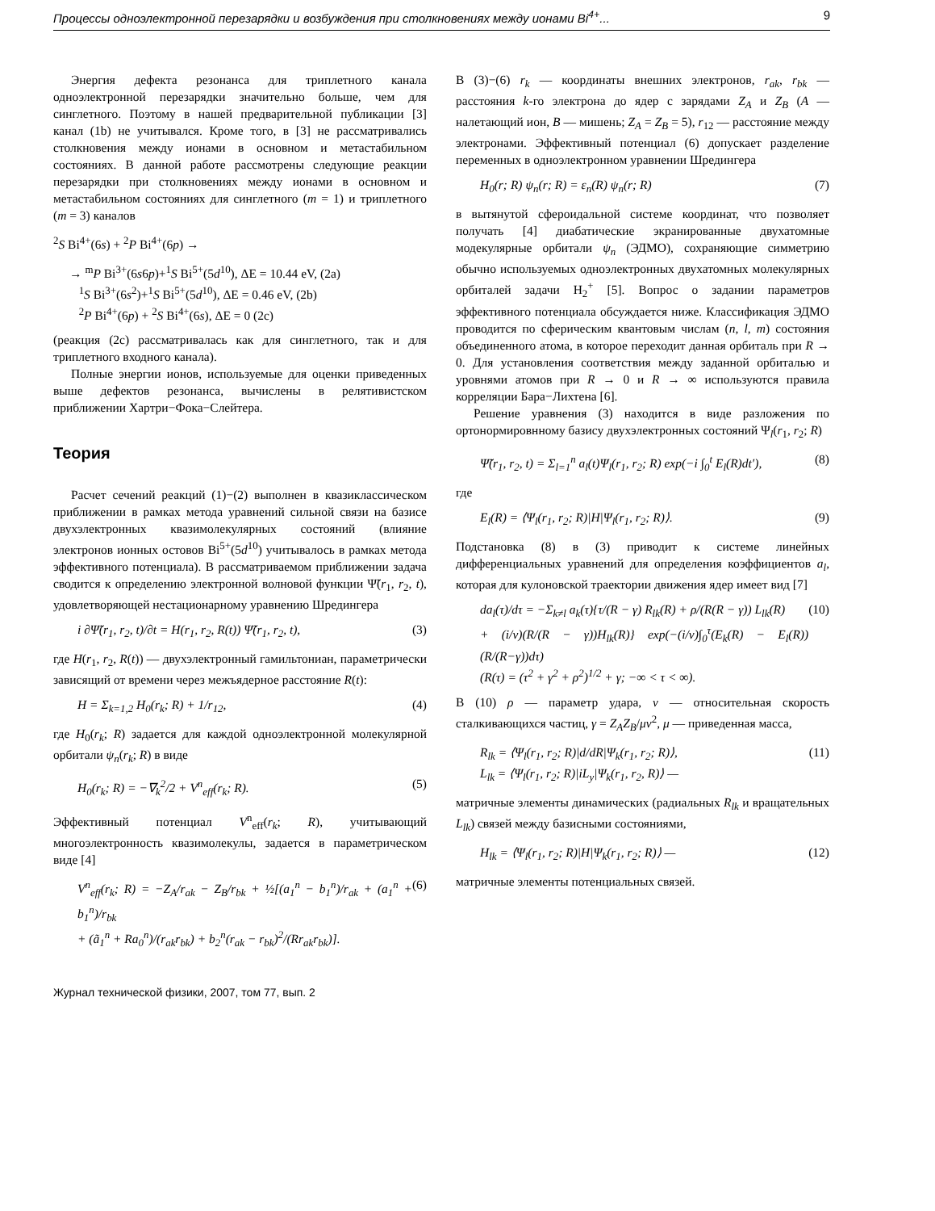Процессы одноэлектронной перезарядки и возбуждения при столкновениях между ионами Bi<sup>4+</sup>... 9
Энергия дефекта резонанса для триплетного канала одноэлектронной перезарядки значительно больше, чем для синглетного. Поэтому в нашей предварительной публикации [3] канал (1b) не учитывался. Кроме того, в [3] не рассматривались столкновения между ионами в основном и метастабильном состояниях. В данной работе рассмотрены следующие реакции перезарядки при столкновениях между ионами в основном и метастабильном состояниях для синглетного (m = 1) и триплетного (m = 3) каналов
<sup>2</sup> S Bi<sup>4+</sup>(6s) + <sup>2</sup>P Bi<sup>4+</sup>(6p) →
→ <sup>m</sup>P Bi<sup>3+</sup>(6s6p)+<sup>1</sup>S Bi<sup>5+</sup>(5d<sup>10</sup>), ΔE = 10.44 eV, (2a)
<sup>1</sup> S Bi<sup>3+</sup>(6s<sup>2</sup>)+<sup>1</sup>S Bi<sup>5+</sup>(5d<sup>10</sup>), ΔE = 0.46 eV, (2b)
<sup>2</sup> P Bi<sup>4+</sup>(6p) + <sup>2</sup>S Bi<sup>4+</sup>(6s), ΔE = 0 (2c)
(реакция (2c) рассматривалась как для синглетного, так и для триплетного входного канала).
Полные энергии ионов, используемые для оценки приведенных выше дефектов резонанса, вычислены в релятивистском приближении Хартри−Фока−Слейтера.
Теория
Расчет сечений реакций (1)−(2) выполнен в квазиклассическом приближении в рамках метода уравнений сильной связи на базисе двухэлектронных квазимолекулярных состояний (влияние электронов ионных остовов Bi<sup>5+</sup>(5d<sup>10</sup>) учитывалось в рамках метода эффективного потенциала). В рассматриваемом приближении задача сводится к определению электронной волновой функции Ψ̃(r<sub>1</sub>, r<sub>2</sub>, t), удовлетворяющей нестационарному уравнению Шредингера
i ∂Ψ̃(r<sub>1</sub>, r<sub>2</sub>, t)/∂t = H(r<sub>1</sub>, r<sub>2</sub>, R(t)) Ψ̃(r<sub>1</sub>, r<sub>2</sub>, t), (3)
где H(r<sub>1</sub>, r<sub>2</sub>, R(t)) — двухэлектронный гамильтониан, параметрически зависящий от времени через межъядерное расстояние R(t):
H = Σ<sub>k=1,2</sub> H<sub>0</sub>(r<sub>k</sub>; R) + 1/r<sub>12</sub>, (4)
где H<sub>0</sub>(r<sub>k</sub>; R) задается для каждой одноэлектронной молекулярной орбитали ψ<sub>n</sub>(r<sub>k</sub>; R) в виде
H<sub>0</sub>(r<sub>k</sub>; R) = −∇<sub>k</sub><sup>2</sup>/2 + V<sup>n</sup><sub>eff</sub>(r<sub>k</sub>; R). (5)
Эффективный потенциал V<sup>n</sup><sub>eff</sub>(r<sub>k</sub>; R), учитывающий многоэлектронность квазимолекулы, задается в параметрическом виде [4]
V<sup>n</sup><sub>eff</sub>(r<sub>k</sub>; R) = −Z<sub>A</sub>/r<sub>ak</sub> − Z<sub>B</sub>/r<sub>bk</sub> + ½[(a<sub>1</sub><sup>n</sup> − b<sub>1</sub><sup>n</sup>)/r<sub>ak</sub> + (a<sub>1</sub><sup>n</sup> + b<sub>1</sub><sup>n</sup>)/r<sub>bk</sub>
+ (ã<sub>1</sub><sup>n</sup> + Ra<sub>0</sub><sup>n</sup>)/(r<sub>ak</sub>r<sub>bk</sub>) + b<sub>2</sub><sup>n</sup>(r<sub>ak</sub> − r<sub>bk</sub>)<sup>2</sup>/(Rr<sub>ak</sub>r<sub>bk</sub>)]. (6)
Журнал технической физики, 2007, том 77, вып. 2
В (3)−(6) r<sub>k</sub> — координаты внешних электронов, r<sub>ak</sub>, r<sub>bk</sub> — расстояния k-го электрона до ядер с зарядами Z<sub>A</sub> и Z<sub>B</sub> (A — налетающий ион, B — мишень; Z<sub>A</sub> = Z<sub>B</sub> = 5), r<sub>12</sub> — расстояние между электронами. Эффективный потенциал (6) допускает разделение переменных в одноэлектронном уравнении Шредингера
H<sub>0</sub>(r; R) ψ<sub>n</sub>(r; R) = ε<sub>n</sub>(R) ψ<sub>n</sub>(r; R) (7)
в вытянутой сфероидальной системе координат, что позволяет получать [4] диабатические экранированные двухатомные модекулярные орбитали ψ<sub>n</sub> (ЭДМО), сохраняющие симметрию обычно используемых одноэлектронных двухатомных молекулярных орбиталей задачи H<sub>2</sub><sup>+</sup> [5]. Вопрос о задании параметров эффективного потенциала обсуждается ниже. Классификация ЭДМО проводится по сферическим квантовым числам (n, l, m) состояния объединенного атома, в которое переходит данная орбиталь при R → 0. Для установления соответствия между заданной орбиталью и уровнями атомов при R → 0 и R → ∞ используются правила корреляции Бара−Лихтена [6].
Решение уравнения (3) находится в виде разложения по ортонормировнному базису двухэлектронных состояний Ψ<sub>l</sub>(r<sub>1</sub>, r<sub>2</sub>; R)
Ψ̃(r<sub>1</sub>, r<sub>2</sub>, t) = Σ<sub>l=1</sub><sup>n</sup> a<sub>l</sub>(t)Ψ<sub>l</sub>(r<sub>1</sub>, r<sub>2</sub>; R) exp(−i ∫<sub>0</sub><sup>t</sup> E<sub>l</sub>(R)dt′), (8)
где
E<sub>l</sub>(R) = ⟨Ψ<sub>l</sub>(r<sub>1</sub>, r<sub>2</sub>; R)|H|Ψ<sub>l</sub>(r<sub>1</sub>, r<sub>2</sub>; R)⟩. (9)
Подстановка (8) в (3) приводит к системе линейных дифференциальных уравнений для определения коэффициентов a<sub>l</sub>, которая для кулоновской траектории движения ядер имеет вид [7]
da<sub>l</sub>(τ)/dτ = −Σ<sub>k≠l</sub> a<sub>k</sub>(τ){τ/(R − γ) R<sub>lk</sub>(R) + ρ/(R(R − γ)) L<sub>lk</sub>(R)
+ (i/v)(R/(R − γ))H<sub>lk</sub>(R)} exp(−(i/v)∫<sub>0</sub><sup>τ</sup>(E<sub>k</sub>(R) − E<sub>l</sub>(R))(R/(R−γ))dτ)
(R(τ) = (τ<sup>2</sup> + γ<sup>2</sup> + ρ<sup>2</sup>)<sup>1/2</sup> + γ; −∞ < τ < ∞). (10)
В (10) ρ — параметр удара, v — относительная скорость сталкивающихся частиц, γ = Z<sub>A</sub>Z<sub>B</sub>/μv<sup>2</sup>, μ — приведенная масса,
R<sub>lk</sub> = ⟨Ψ<sub>l</sub>(r<sub>1</sub>, r<sub>2</sub>; R)|d/dR|Ψ<sub>k</sub>(r<sub>1</sub>, r<sub>2</sub>; R)⟩,
L<sub>lk</sub> = ⟨Ψ<sub>l</sub>(r<sub>1</sub>, r<sub>2</sub>; R)|iL<sub>y</sub>|Ψ<sub>k</sub>(r<sub>1</sub>, r<sub>2</sub>, R)⟩ — (11)
матричные элементы динамических (радиальных R<sub>lk</sub> и вращательных L<sub>lk</sub>) связей между базисными состояниями,
H<sub>lk</sub> = ⟨Ψ<sub>l</sub>(r<sub>1</sub>, r<sub>2</sub>; R)|H|Ψ<sub>k</sub>(r<sub>1</sub>, r<sub>2</sub>; R)⟩ — (12)
матричные элементы потенциальных связей.